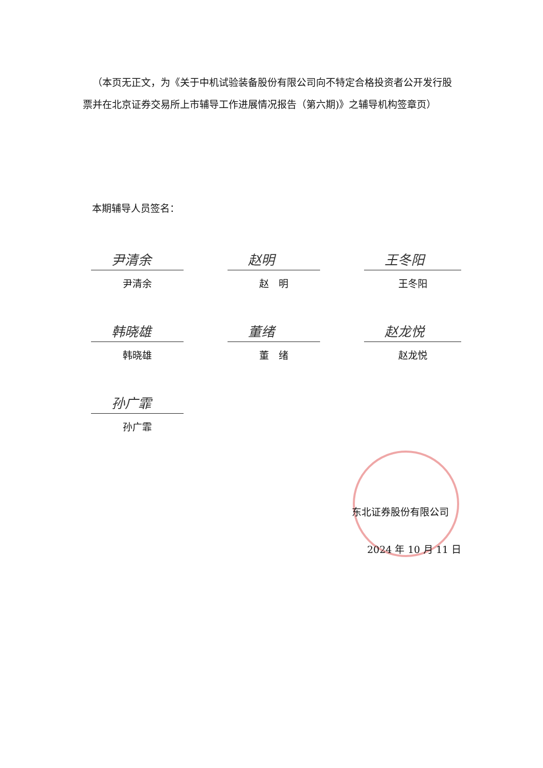（本页无正文，为《关于中机试验装备股份有限公司向不特定合格投资者公开发行股票并在北京证券交易所上市辅导工作进展情况报告（第六期)》之辅导机构签章页）
本期辅导人员签名：
尹清余
尹清余
赵明
赵　明
王冬阳
王冬阳
韩晓雄
韩晓雄
董绪
董　绪
赵龙悦
赵龙悦
孙广霏
孙广霏
东北证券股份有限公司
2024 年 10 月 11 日